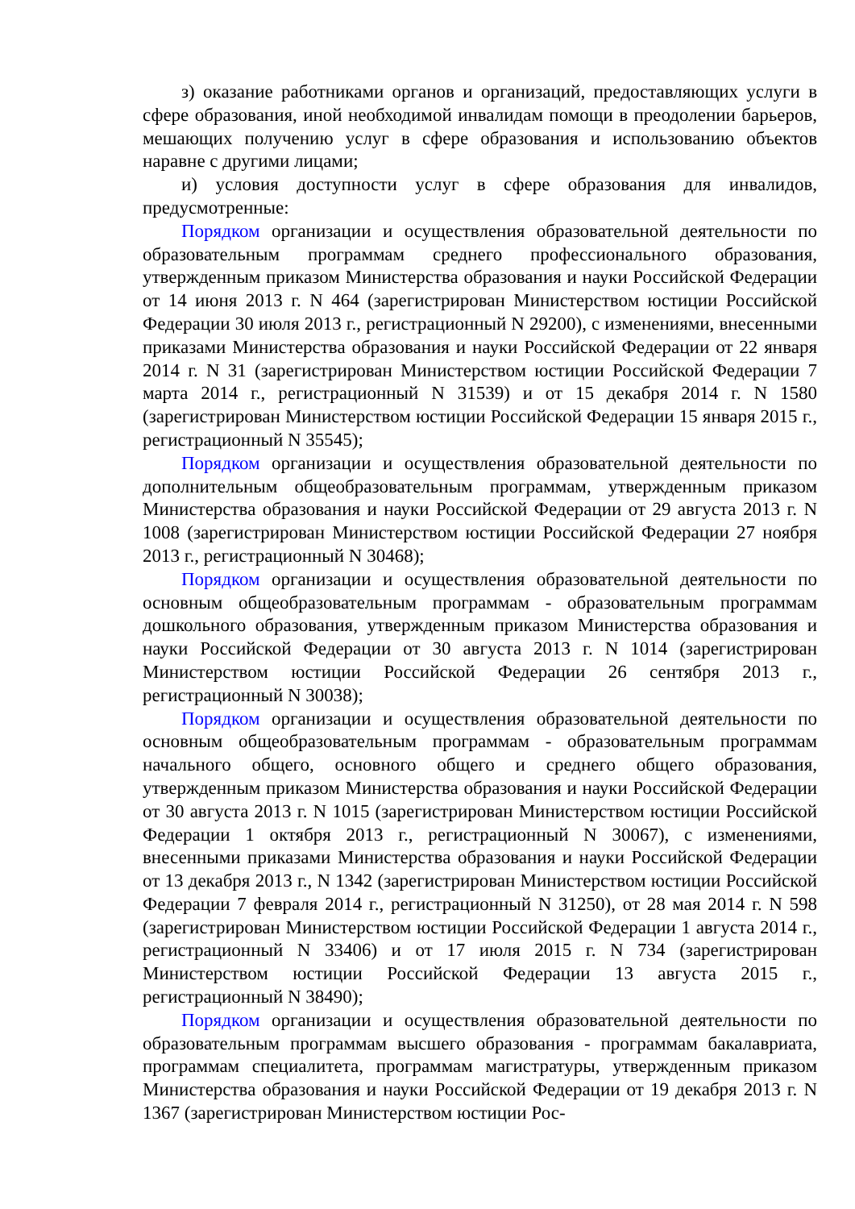з) оказание работниками органов и организаций, предоставляющих услуги в сфере образования, иной необходимой инвалидам помощи в преодолении барьеров, мешающих получению услуг в сфере образования и использованию объектов наравне с другими лицами;
и) условия доступности услуг в сфере образования для инвалидов, предусмотренные:
Порядком организации и осуществления образовательной деятельности по образовательным программам среднего профессионального образования, утвержденным приказом Министерства образования и науки Российской Федерации от 14 июня 2013 г. N 464 (зарегистрирован Министерством юстиции Российской Федерации 30 июля 2013 г., регистрационный N 29200), с изменениями, внесенными приказами Министерства образования и науки Российской Федерации от 22 января 2014 г. N 31 (зарегистрирован Министерством юстиции Российской Федерации 7 марта 2014 г., регистрационный N 31539) и от 15 декабря 2014 г. N 1580 (зарегистрирован Министерством юстиции Российской Федерации 15 января 2015 г., регистрационный N 35545);
Порядком организации и осуществления образовательной деятельности по дополнительным общеобразовательным программам, утвержденным приказом Министерства образования и науки Российской Федерации от 29 августа 2013 г. N 1008 (зарегистрирован Министерством юстиции Российской Федерации 27 ноября 2013 г., регистрационный N 30468);
Порядком организации и осуществления образовательной деятельности по основным общеобразовательным программам - образовательным программам дошкольного образования, утвержденным приказом Министерства образования и науки Российской Федерации от 30 августа 2013 г. N 1014 (зарегистрирован Министерством юстиции Российской Федерации 26 сентября 2013 г., регистрационный N 30038);
Порядком организации и осуществления образовательной деятельности по основным общеобразовательным программам - образовательным программам начального общего, основного общего и среднего общего образования, утвержденным приказом Министерства образования и науки Российской Федерации от 30 августа 2013 г. N 1015 (зарегистрирован Министерством юстиции Российской Федерации 1 октября 2013 г., регистрационный N 30067), с изменениями, внесенными приказами Министерства образования и науки Российской Федерации от 13 декабря 2013 г., N 1342 (зарегистрирован Министерством юстиции Российской Федерации 7 февраля 2014 г., регистрационный N 31250), от 28 мая 2014 г. N 598 (зарегистрирован Министерством юстиции Российской Федерации 1 августа 2014 г., регистрационный N 33406) и от 17 июля 2015 г. N 734 (зарегистрирован Министерством юстиции Российской Федерации 13 августа 2015 г., регистрационный N 38490);
Порядком организации и осуществления образовательной деятельности по образовательным программам высшего образования - программам бакалавриата, программам специалитета, программам магистратуры, утвержденным приказом Министерства образования и науки Российской Федерации от 19 декабря 2013 г. N 1367 (зарегистрирован Министерством юстиции Рос-